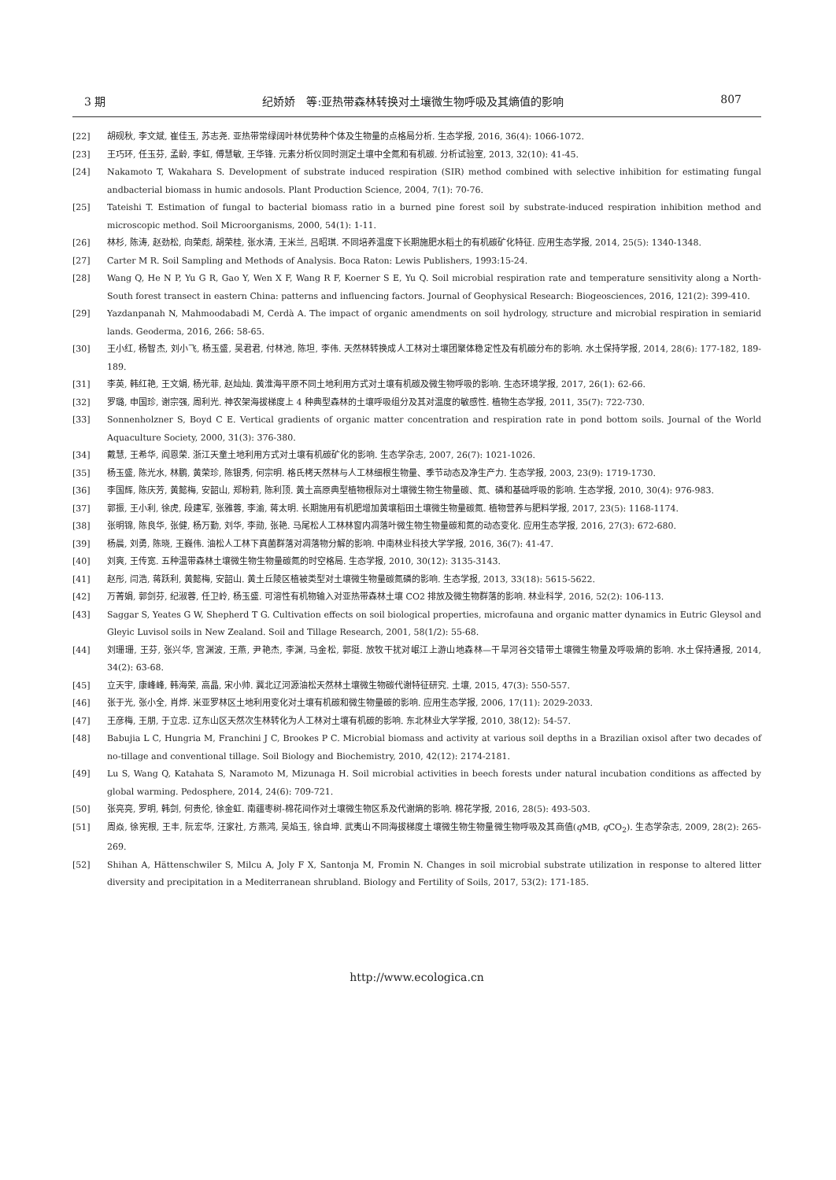3 期 纪娇娇　等:亚热带森林转换对土壤微生物呼吸及其熵值的影响 807
[22] 胡砚秋, 李文斌, 崔佳玉, 苏志尧. 亚热带常绿阔叶林优势种个体及生物量的点格局分析. 生态学报, 2016, 36(4): 1066-1072.
[23] 王巧环, 任玉芬, 孟龄, 李虹, 傅慧敏, 王华锋. 元素分析仪同时测定土壤中全氮和有机碳. 分析试验室, 2013, 32(10): 41-45.
[24] Nakamoto T, Wakahara S. Development of substrate induced respiration (SIR) method combined with selective inhibition for estimating fungal andbacterial biomass in humic andosols. Plant Production Science, 2004, 7(1): 70-76.
[25] Tateishi T. Estimation of fungal to bacterial biomass ratio in a burned pine forest soil by substrate-induced respiration inhibition method and microscopic method. Soil Microorganisms, 2000, 54(1): 1-11.
[26] 林杉, 陈涛, 赵劲松, 向荣彪, 胡荣桂, 张水清, 王米兰, 吕昭琪. 不同培养温度下长期施肥水稻土的有机碳矿化特征. 应用生态学报, 2014, 25(5): 1340-1348.
[27] Carter M R. Soil Sampling and Methods of Analysis. Boca Raton: Lewis Publishers, 1993:15-24.
[28] Wang Q, He N P, Yu G R, Gao Y, Wen X F, Wang R F, Koerner S E, Yu Q. Soil microbial respiration rate and temperature sensitivity along a North-South forest transect in eastern China: patterns and influencing factors. Journal of Geophysical Research: Biogeosciences, 2016, 121(2): 399-410.
[29] Yazdanpanah N, Mahmoodabadi M, Cerdà A. The impact of organic amendments on soil hydrology, structure and microbial respiration in semiarid lands. Geoderma, 2016, 266: 58-65.
[30] 王小红, 杨智杰, 刘小飞, 杨玉盛, 吴君君, 付林池, 陈坦, 李伟. 天然林转换成人工林对土壤团聚体稳定性及有机碳分布的影响. 水土保持学报, 2014, 28(6): 177-182, 189-189.
[31] 李英, 韩红艳, 王文娟, 杨光菲, 赵灿灿. 黄淮海平原不同土地利用方式对土壤有机碳及微生物呼吸的影响. 生态环境学报, 2017, 26(1): 62-66.
[32] 罗璐, 申国珍, 谢宗强, 周利光. 神农架海拔梯度上 4 种典型森林的土壤呼吸组分及其对温度的敏感性. 植物生态学报, 2011, 35(7): 722-730.
[33] Sonnenholzner S, Boyd C E. Vertical gradients of organic matter concentration and respiration rate in pond bottom soils. Journal of the World Aquaculture Society, 2000, 31(3): 376-380.
[34] 戴慧, 王希华, 阎恩荣. 浙江天童土地利用方式对土壤有机碳矿化的影响. 生态学杂志, 2007, 26(7): 1021-1026.
[35] 杨玉盛, 陈光水, 林鹏, 黄荣珍, 陈银秀, 何宗明. 格氏栲天然林与人工林细根生物量、季节动态及净生产力. 生态学报, 2003, 23(9): 1719-1730.
[36] 李国辉, 陈庆芳, 黄懿梅, 安韶山, 郑粉莉, 陈利顶. 黄土高原典型植物根际对土壤微生物生物量碳、氮、磷和基础呼吸的影响. 生态学报, 2010, 30(4): 976-983.
[37] 郭振, 王小利, 徐虎, 段建军, 张雅蓉, 李渝, 蒋太明. 长期施用有机肥增加黄壤稻田土壤微生物量碳氮. 植物营养与肥料学报, 2017, 23(5): 1168-1174.
[38] 张明锦, 陈良华, 张健, 杨万勤, 刘华, 李勋, 张艳. 马尾松人工林林窗内凋落叶微生物生物量碳和氮的动态变化. 应用生态学报, 2016, 27(3): 672-680.
[39] 杨晨, 刘勇, 陈晓, 王巍伟. 油松人工林下真菌群落对凋落物分解的影响. 中南林业科技大学学报, 2016, 36(7): 41-47.
[40] 刘爽, 王传宽. 五种温带森林土壤微生物生物量碳氮的时空格局. 生态学报, 2010, 30(12): 3135-3143.
[41] 赵彤, 闫浩, 蒋跃利, 黄懿梅, 安韶山. 黄土丘陵区植被类型对土壤微生物量碳氮磷的影响. 生态学报, 2013, 33(18): 5615-5622.
[42] 万菁娟, 郭剑芬, 纪淑蓉, 任卫岭, 杨玉盛. 可溶性有机物输入对亚热带森林土壤 CO2 排放及微生物群落的影响. 林业科学, 2016, 52(2): 106-113.
[43] Saggar S, Yeates G W, Shepherd T G. Cultivation effects on soil biological properties, microfauna and organic matter dynamics in Eutric Gleysol and Gleyic Luvisol soils in New Zealand. Soil and Tillage Research, 2001, 58(1/2): 55-68.
[44] 刘珊珊, 王芬, 张兴华, 宫渊波, 王燕, 尹艳杰, 李渊, 马金松, 郭挺. 放牧干扰对岷江上游山地森林—干旱河谷交错带土壤微生物量及呼吸熵的影响. 水土保持通报, 2014, 34(2): 63-68.
[45] 立天宇, 康峰峰, 韩海荣, 高晶, 宋小帅. 冀北辽河源油松天然林土壤微生物碳代谢特征研究. 土壤, 2015, 47(3): 550-557.
[46] 张于光, 张小全, 肖烨. 米亚罗林区土地利用变化对土壤有机碳和微生物量碳的影响. 应用生态学报, 2006, 17(11): 2029-2033.
[47] 王彦梅, 王朋, 于立忠. 辽东山区天然次生林转化为人工林对土壤有机碳的影响. 东北林业大学学报, 2010, 38(12): 54-57.
[48] Babujia L C, Hungria M, Franchini J C, Brookes P C. Microbial biomass and activity at various soil depths in a Brazilian oxisol after two decades of no-tillage and conventional tillage. Soil Biology and Biochemistry, 2010, 42(12): 2174-2181.
[49] Lu S, Wang Q, Katahata S, Naramoto M, Mizunaga H. Soil microbial activities in beech forests under natural incubation conditions as affected by global warming. Pedosphere, 2014, 24(6): 709-721.
[50] 张亮亮, 罗明, 韩剑, 何贵伦, 徐金虹. 南疆枣树-棉花间作对土壤微生物区系及代谢熵的影响. 棉花学报, 2016, 28(5): 493-503.
[51] 周焱, 徐宪根, 王丰, 阮宏华, 汪家社, 方燕鸿, 吴焰玉, 徐自坤. 武夷山不同海拔梯度土壤微生物生物量微生物呼吸及其商值(q MB, q CO<sub>2</sub>). 生态学杂志, 2009, 28(2): 265-269.
[52] Shihan A, Hättenschwiler S, Milcu A, Joly F X, Santonja M, Fromin N. Changes in soil microbial substrate utilization in response to altered litter diversity and precipitation in a Mediterranean shrubland. Biology and Fertility of Soils, 2017, 53(2): 171-185.
http://www.ecologica.cn